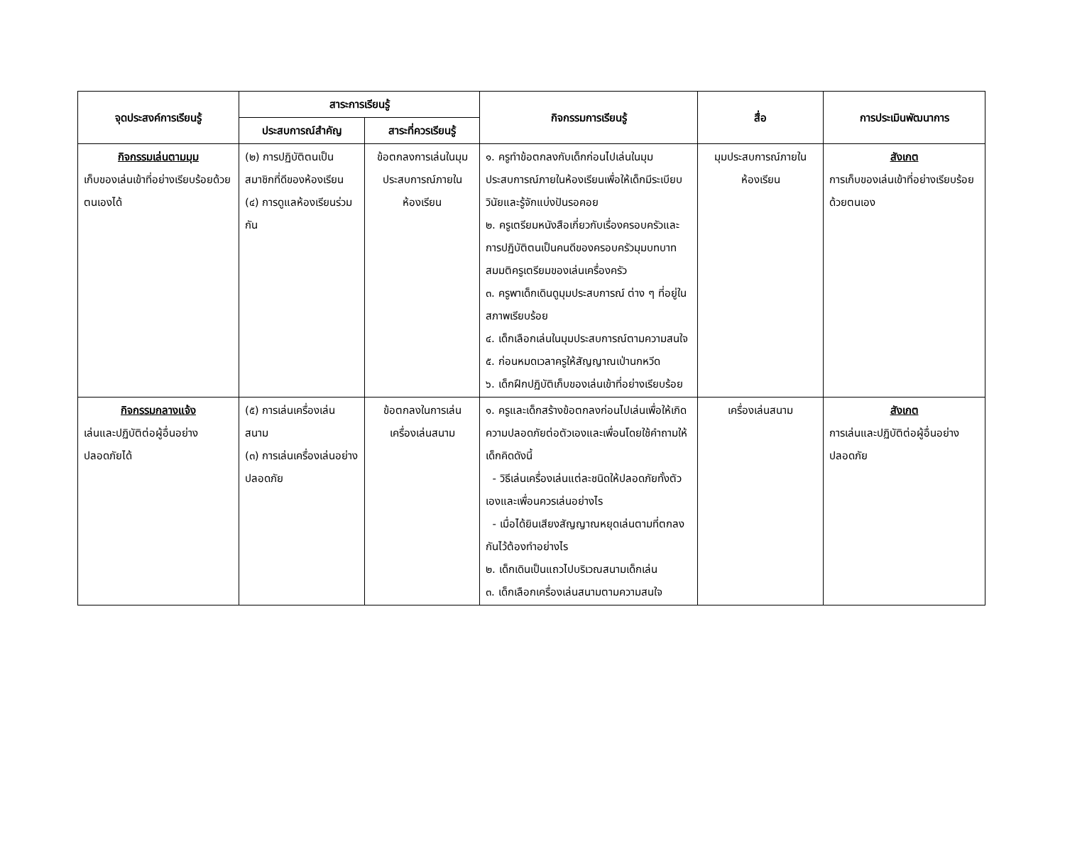| จุดประสงค์การเรียนรู้ | สาระการเรียนรู้ | | กิจกรรมการเรียนรู้ | สื่อ | การประเมินพัฒนาการ |
| --- | --- | --- | --- | --- | --- |
| | ประสบการณ์สำคัญ | สาระที่ควรเรียนรู้ | | | |
| กิจกรรมเล่นตามมุม เก็บของเล่นเข้าที่อย่างเรียบร้อยด้วยตนเองได้ | (๒) การปฏิบัติตนเป็นสมาชิกที่ดีของห้องเรียน (๔) การดูแลห้องเรียนร่วมกัน | ข้อตกลงการเล่นในมุมประสบการณ์ภายในห้องเรียน | ๑. ครูทำข้อตกลงกับเด็กก่อนไปเล่นในมุมประสบการณ์ภายในห้องเรียนเพื่อให้เด็กมีระเบียบวินัยและรู้จักแบ่งปันรอคอย ๒. ครูเตรียมหนังสือเกี่ยวกับเรื่องครอบครัวและการปฏิบัติตนเป็นคนดีของครอบครัวมุมบทบาทสมมติครูเตรียมของเล่นเครื่องครัว ๓. ครูพาเด็กเดินดูมุมประสบการณ์ ต่าง ๆ ที่อยู่ในสภาพเรียบร้อย ๔. เด็กเลือกเล่นในมุมประสบการณ์ตามความสนใจ ๕. ก่อนหมดเวลาครูให้สัญญาณเป่านกหวีด ๖. เด็กฝึกปฏิบัติเก็บของเล่นเข้าที่อย่างเรียบร้อย | มุมประสบการณ์ภายในห้องเรียน | สังเกต การเก็บของเล่นเข้าที่อย่างเรียบร้อยด้วยตนเอง |
| กิจกรรมกลางแจ้ง เล่นและปฏิบัติต่อผู้อื่นอย่างปลอดภัยได้ | (๕) การเล่นเครื่องเล่นสนาม (๓) การเล่นเครื่องเล่นอย่างปลอดภัย | ข้อตกลงในการเล่นเครื่องเล่นสนาม | ๑. ครูและเด็กสร้างข้อตกลงก่อนไปเล่นเพื่อให้เกิดความปลอดภัยต่อตัวเองและเพื่อนโดยใช้คำถามให้เด็กคิดดังนี้ - วิธีเล่นเครื่องเล่นแต่ละชนิดให้ปลอดภัยทั้งตัวเองและเพื่อนควรเล่นอย่างไร - เมื่อได้ยินเสียงสัญญาณหยุดเล่นตามที่ตกลงกันไว้ต้องทำอย่างไร ๒. เด็กเดินเป็นแถวไปบริเวณสนามเด็กเล่น ๓. เด็กเลือกเครื่องเล่นสนามตามความสนใจ | เครื่องเล่นสนาม | สังเกต การเล่นและปฏิบัติต่อผู้อื่นอย่างปลอดภัย |